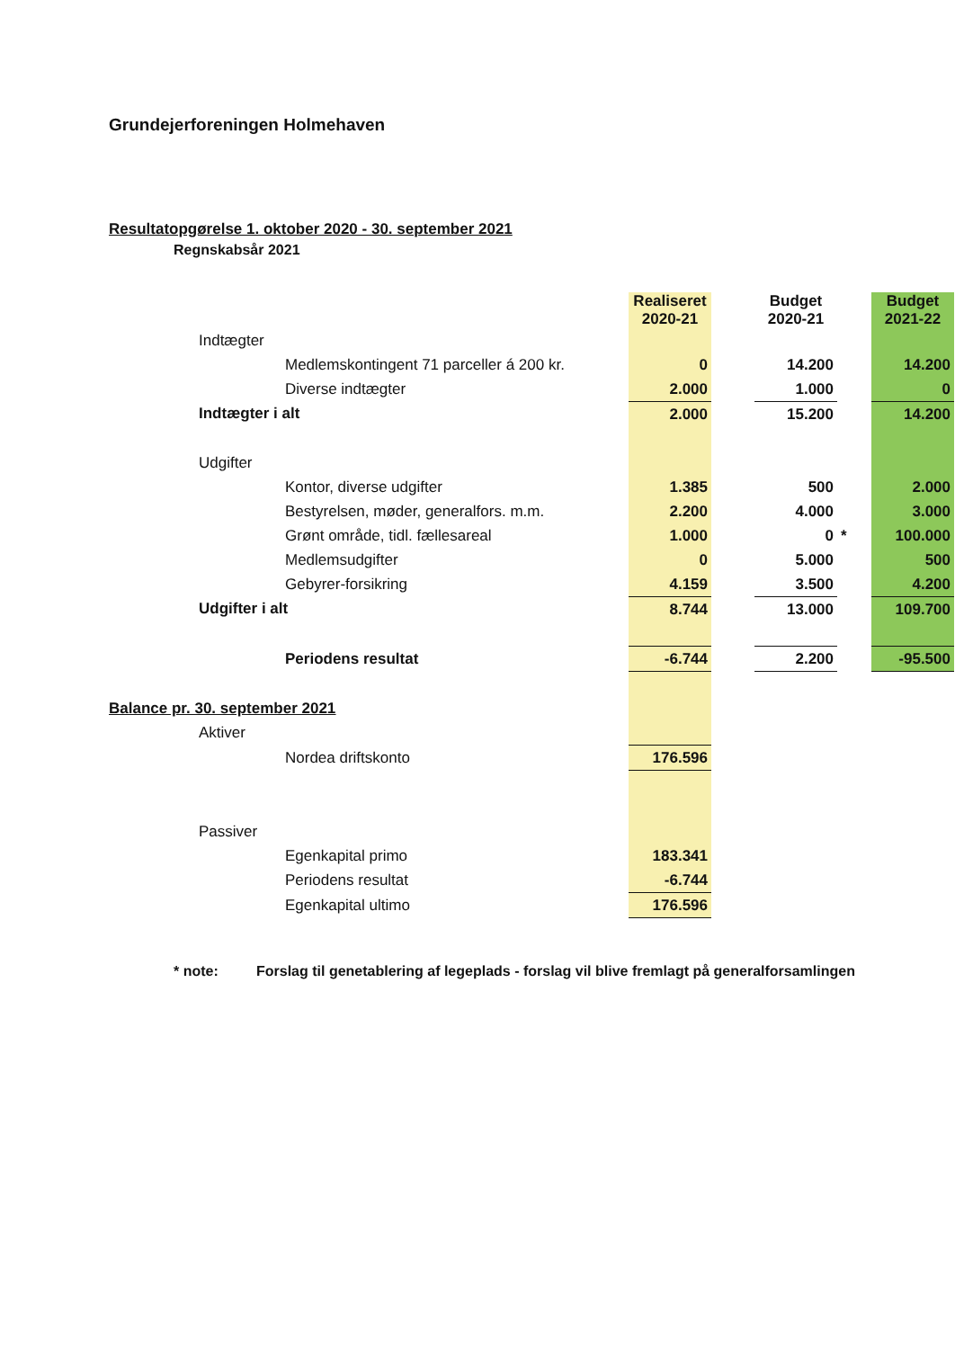Grundejerforeningen Holmehaven
Resultatopgørelse 1. oktober 2020 - 30. september 2021
Regnskabsår 2021
| | | | Realiseret 2020-21 | | Budget 2020-21 | | Budget 2021-22 |
| | Indtægter | | | | | | |
| | | Medlemskontingent 71 parceller á 200 kr. | 0 | | 14.200 | | 14.200 |
| | | Diverse indtægter | 2.000 | | 1.000 | | 0 |
| | Indtægter i alt | | 2.000 | | 15.200 | | 14.200 |
| | Udgifter | | | | | | |
| | | Kontor, diverse udgifter | 1.385 | | 500 | | 2.000 |
| | | Bestyrelsen, møder, generalfors. m.m. | 2.200 | | 4.000 | | 3.000 |
| | | Grønt område, tidl. fællesareal | 1.000 | | 0 | * | 100.000 |
| | | Medlemsudgifter | 0 | | 5.000 | | 500 |
| | | Gebyrer-forsikring | 4.159 | | 3.500 | | 4.200 |
| | Udgifter i alt | | 8.744 | | 13.000 | | 109.700 |
| | | Periodens resultat | -6.744 | | 2.200 | | -95.500 |
| Balance pr. 30. september 2021 | | | | | | | |
| | Aktiver | | | | | | |
| | | Nordea driftskonto | 176.596 | | | | |
| | Passiver | | | | | | |
| | | Egenkapital primo | 183.341 | | | | |
| | | Periodens resultat | -6.744 | | | | |
| | | Egenkapital ultimo | 176.596 | | | | |
* note: Forslag til genetablering af legeplads - forslag vil blive fremlagt på generalforsamlingen